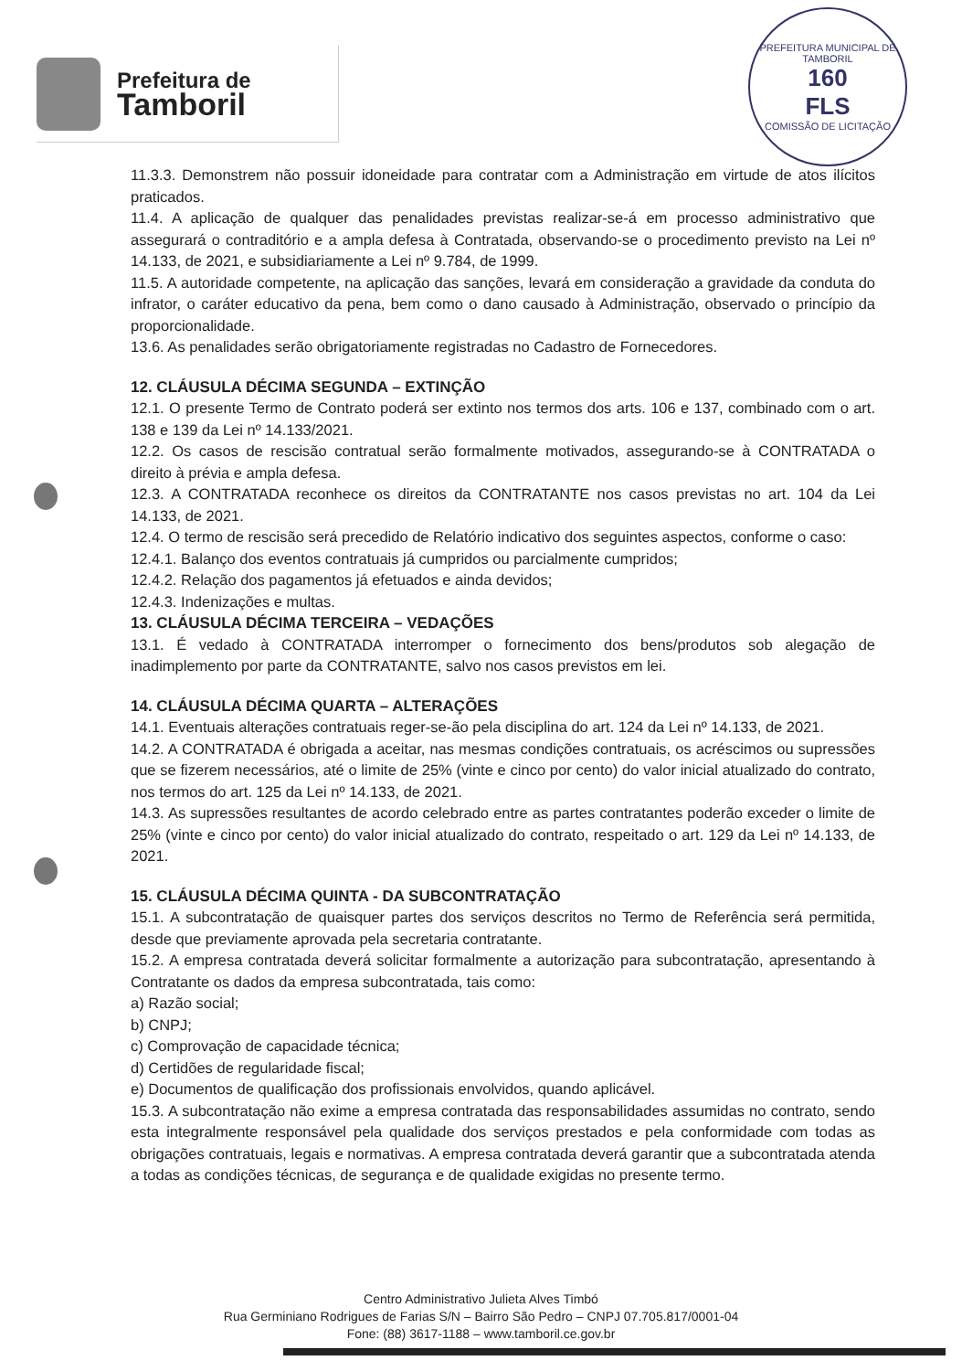Prefeitura de
Tamboril
PREFEITURA MUNICIPAL DE TAMBORIL
160
FLS
COMISSÃO DE LICITAÇÃO
11.3.3. Demonstrem não possuir idoneidade para contratar com a Administração em virtude de atos ilícitos praticados.
11.4. A aplicação de qualquer das penalidades previstas realizar-se-á em processo administrativo que assegurará o contraditório e a ampla defesa à Contratada, observando-se o procedimento previsto na Lei nº 14.133, de 2021, e subsidiariamente a Lei nº 9.784, de 1999.
11.5. A autoridade competente, na aplicação das sanções, levará em consideração a gravidade da conduta do infrator, o caráter educativo da pena, bem como o dano causado à Administração, observado o princípio da proporcionalidade.
13.6. As penalidades serão obrigatoriamente registradas no Cadastro de Fornecedores.
12. CLÁUSULA DÉCIMA SEGUNDA – EXTINÇÃO
12.1. O presente Termo de Contrato poderá ser extinto nos termos dos arts. 106 e 137, combinado com o art. 138 e 139 da Lei nº 14.133/2021.
12.2. Os casos de rescisão contratual serão formalmente motivados, assegurando-se à CONTRATADA o direito à prévia e ampla defesa.
12.3. A CONTRATADA reconhece os direitos da CONTRATANTE nos casos previstas no art. 104 da Lei 14.133, de 2021.
12.4. O termo de rescisão será precedido de Relatório indicativo dos seguintes aspectos, conforme o caso:
12.4.1. Balanço dos eventos contratuais já cumpridos ou parcialmente cumpridos;
12.4.2. Relação dos pagamentos já efetuados e ainda devidos;
12.4.3. Indenizações e multas.
13. CLÁUSULA DÉCIMA TERCEIRA – VEDAÇÕES
13.1. É vedado à CONTRATADA interromper o fornecimento dos bens/produtos sob alegação de inadimplemento por parte da CONTRATANTE, salvo nos casos previstos em lei.
14. CLÁUSULA DÉCIMA QUARTA – ALTERAÇÕES
14.1. Eventuais alterações contratuais reger-se-ão pela disciplina do art. 124 da Lei nº 14.133, de 2021.
14.2. A CONTRATADA é obrigada a aceitar, nas mesmas condições contratuais, os acréscimos ou supressões que se fizerem necessários, até o limite de 25% (vinte e cinco por cento) do valor inicial atualizado do contrato, nos termos do art. 125 da Lei nº 14.133, de 2021.
14.3. As supressões resultantes de acordo celebrado entre as partes contratantes poderão exceder o limite de 25% (vinte e cinco por cento) do valor inicial atualizado do contrato, respeitado o art. 129 da Lei nº 14.133, de 2021.
15. CLÁUSULA DÉCIMA QUINTA - DA SUBCONTRATAÇÃO
15.1. A subcontratação de quaisquer partes dos serviços descritos no Termo de Referência será permitida, desde que previamente aprovada pela secretaria contratante.
15.2. A empresa contratada deverá solicitar formalmente a autorização para subcontratação, apresentando à Contratante os dados da empresa subcontratada, tais como:
a) Razão social;
b) CNPJ;
c) Comprovação de capacidade técnica;
d) Certidões de regularidade fiscal;
e) Documentos de qualificação dos profissionais envolvidos, quando aplicável.
15.3. A subcontratação não exime a empresa contratada das responsabilidades assumidas no contrato, sendo esta integralmente responsável pela qualidade dos serviços prestados e pela conformidade com todas as obrigações contratuais, legais e normativas. A empresa contratada deverá garantir que a subcontratada atenda a todas as condições técnicas, de segurança e de qualidade exigidas no presente termo.
Centro Administrativo Julieta Alves Timbó
Rua Germiniano Rodrigues de Farias S/N – Bairro São Pedro – CNPJ 07.705.817/0001-04
Fone: (88) 3617-1188 – www.tamboril.ce.gov.br